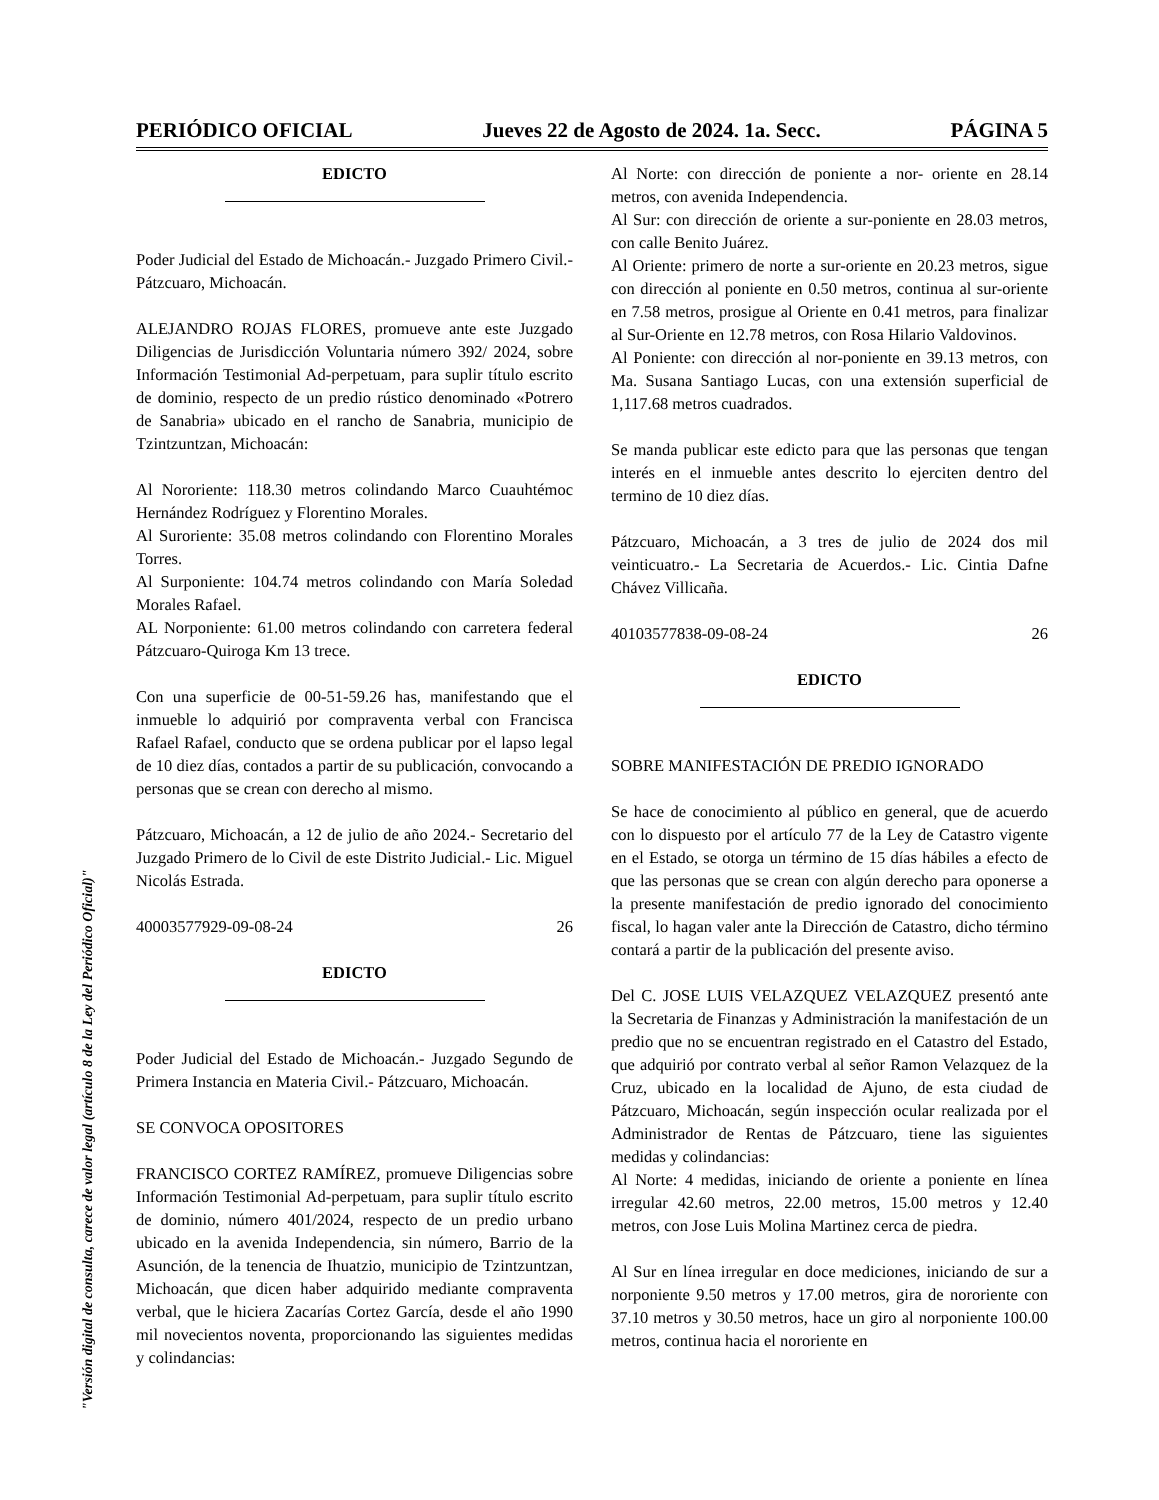PERIÓDICO OFICIAL Jueves 22 de Agosto de 2024. 1a. Secc. PÁGINA 5
"Versión digital de consulta, carece de valor legal (artículo 8 de la Ley del Periódico Oficial)"
EDICTO
Poder Judicial del Estado de Michoacán.- Juzgado Primero Civil.- Pátzcuaro, Michoacán.
ALEJANDRO ROJAS FLORES, promueve ante este Juzgado Diligencias de Jurisdicción Voluntaria número 392/ 2024, sobre Información Testimonial Ad-perpetuam, para suplir título escrito de dominio, respecto de un predio rústico denominado «Potrero de Sanabria» ubicado en el rancho de Sanabria, municipio de Tzintzuntzan, Michoacán:
Al Nororiente: 118.30 metros colindando Marco Cuauhtémoc Hernández Rodríguez y Florentino Morales.
Al Suroriente: 35.08 metros colindando con Florentino Morales Torres.
Al Surponiente: 104.74 metros colindando con María Soledad Morales Rafael.
AL Norponiente: 61.00 metros colindando con carretera federal Pátzcuaro-Quiroga Km 13 trece.
Con una superficie de 00-51-59.26 has, manifestando que el inmueble lo adquirió por compraventa verbal con Francisca Rafael Rafael, conducto que se ordena publicar por el lapso legal de 10 diez días, contados a partir de su publicación, convocando a personas que se crean con derecho al mismo.
Pátzcuaro, Michoacán, a 12 de julio de año 2024.- Secretario del Juzgado Primero de lo Civil de este Distrito Judicial.- Lic. Miguel Nicolás Estrada.
40003577929-09-08-24 26
EDICTO
Poder Judicial del Estado de Michoacán.- Juzgado Segundo de Primera Instancia en Materia Civil.- Pátzcuaro, Michoacán.
SE CONVOCA OPOSITORES
FRANCISCO CORTEZ RAMÍREZ, promueve Diligencias sobre Información Testimonial Ad-perpetuam, para suplir título escrito de dominio, número 401/2024, respecto de un predio urbano ubicado en la avenida Independencia, sin número, Barrio de la Asunción, de la tenencia de Ihuatzio, municipio de Tzintzuntzan, Michoacán, que dicen haber adquirido mediante compraventa verbal, que le hiciera Zacarías Cortez García, desde el año 1990 mil novecientos noventa, proporcionando las siguientes medidas y colindancias:
Al Norte: con dirección de poniente a nor- oriente en 28.14 metros, con avenida Independencia.
Al Sur: con dirección de oriente a sur-poniente en 28.03 metros, con calle Benito Juárez.
Al Oriente: primero de norte a sur-oriente en 20.23 metros, sigue con dirección al poniente en 0.50 metros, continua al sur-oriente en 7.58 metros, prosigue al Oriente en 0.41 metros, para finalizar al Sur-Oriente en 12.78 metros, con Rosa Hilario Valdovinos.
Al Poniente: con dirección al nor-poniente en 39.13 metros, con Ma. Susana Santiago Lucas, con una extensión superficial de 1,117.68 metros cuadrados.
Se manda publicar este edicto para que las personas que tengan interés en el inmueble antes descrito lo ejerciten dentro del termino de 10 diez días.
Pátzcuaro, Michoacán, a 3 tres de julio de 2024 dos mil veinticuatro.- La Secretaria de Acuerdos.- Lic. Cintia Dafne Chávez Villicaña.
40103577838-09-08-24 26
EDICTO
SOBRE MANIFESTACIÓN DE PREDIO IGNORADO
Se hace de conocimiento al público en general, que de acuerdo con lo dispuesto por el artículo 77 de la Ley de Catastro vigente en el Estado, se otorga un término de 15 días hábiles a efecto de que las personas que se crean con algún derecho para oponerse a la presente manifestación de predio ignorado del conocimiento fiscal, lo hagan valer ante la Dirección de Catastro, dicho término contará a partir de la publicación del presente aviso.
Del C. JOSE LUIS VELAZQUEZ VELAZQUEZ presentó ante la Secretaria de Finanzas y Administración la manifestación de un predio que no se encuentran registrado en el Catastro del Estado, que adquirió por contrato verbal al señor Ramon Velazquez de la Cruz, ubicado en la localidad de Ajuno, de esta ciudad de Pátzcuaro, Michoacán, según inspección ocular realizada por el Administrador de Rentas de Pátzcuaro, tiene las siguientes medidas y colindancias:
Al Norte: 4 medidas, iniciando de oriente a poniente en línea irregular 42.60 metros, 22.00 metros, 15.00 metros y 12.40 metros, con Jose Luis Molina Martinez cerca de piedra.
Al Sur en línea irregular en doce mediciones, iniciando de sur a norponiente 9.50 metros y 17.00 metros, gira de nororiente con 37.10 metros y 30.50 metros, hace un giro al norponiente 100.00 metros, continua hacia el nororiente en